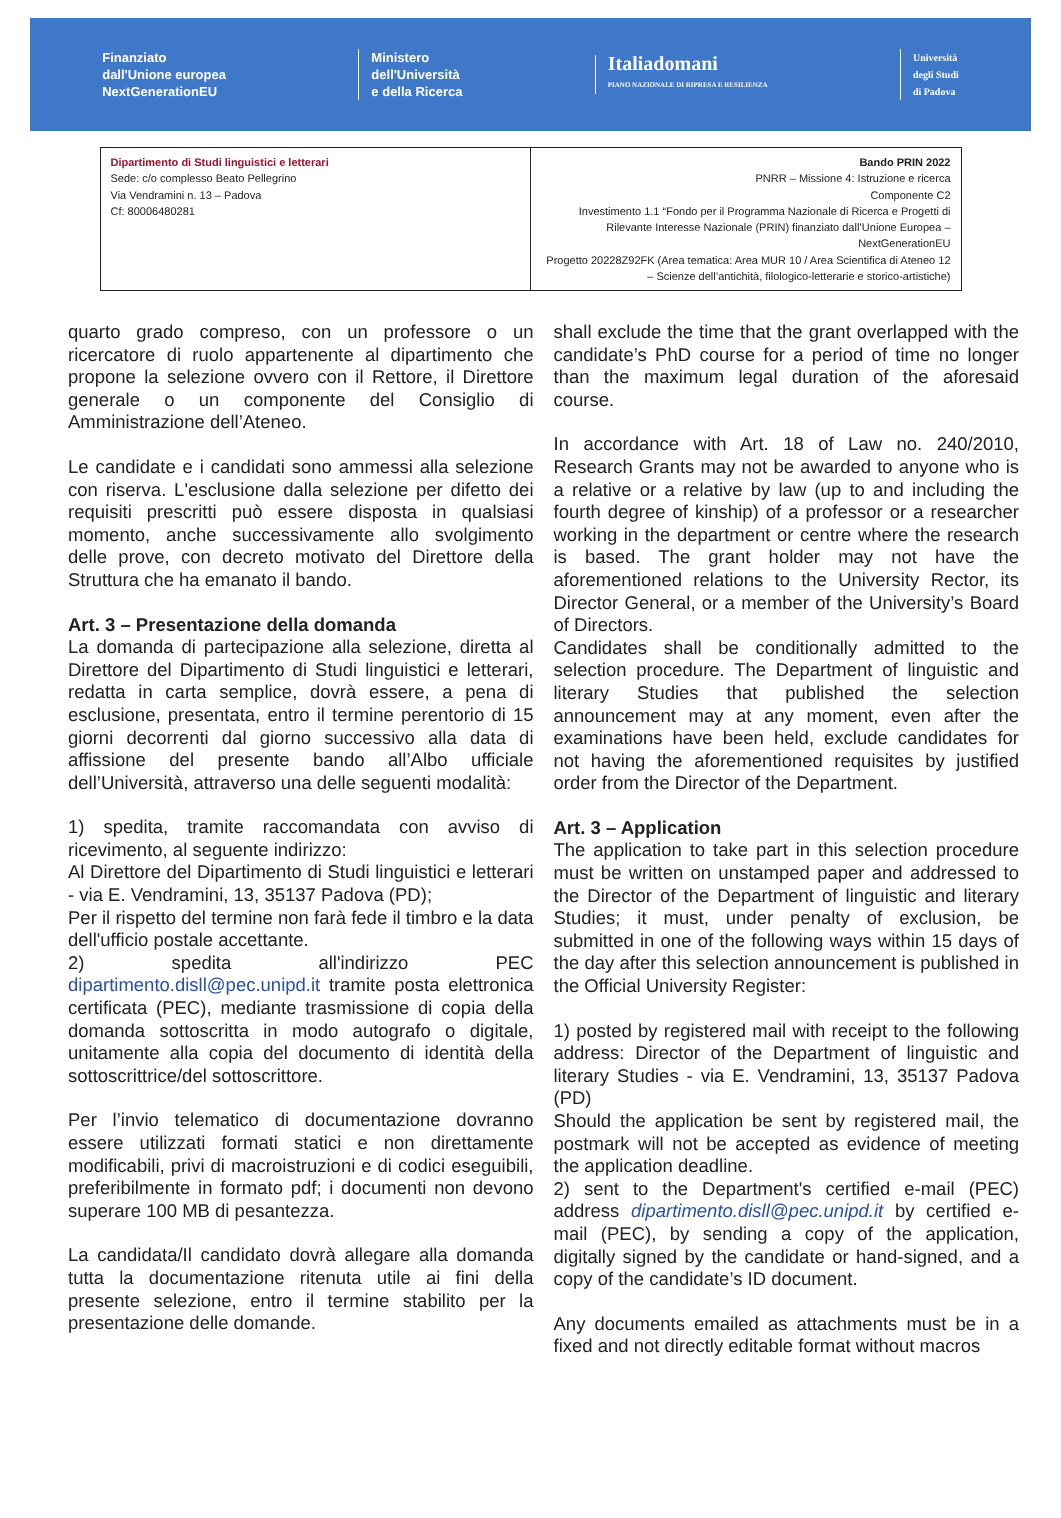Finanziato
dall'Unione europea
NextGenerationEU
Ministero
dell'Università
e della Ricerca
Italiadomani
PIANO NAZIONALE DI RIPRESA E RESILIENZA
Università
degli Studi
di Padova
| Dipartimento di Studi linguistici e letterari Sede: c/o complesso Beato Pellegrino Via Vendramini n. 13 – Padova Cf: 80006480281 | Bando PRIN 2022 PNRR – Missione 4: Istruzione e ricerca Componente C2 Investimento 1.1 “Fondo per il Programma Nazionale di Ricerca e Progetti di Rilevante Interesse Nazionale (PRIN) finanziato dall’Unione Europea – NextGenerationEU Progetto 20228Z92FK (Area tematica: Area MUR 10 / Area Scientifica di Ateneo 12 – Scienze dell’antichità, filologico-letterarie e storico-artistiche) |
quarto grado compreso, con un professore o un ricercatore di ruolo appartenente al dipartimento che propone la selezione ovvero con il Rettore, il Direttore generale o un componente del Consiglio di Amministrazione dell’Ateneo.
Le candidate e i candidati sono ammessi alla selezione con riserva. L'esclusione dalla selezione per difetto dei requisiti prescritti può essere disposta in qualsiasi momento, anche successivamente allo svolgimento delle prove, con decreto motivato del Direttore della Struttura che ha emanato il bando.
Art. 3 – Presentazione della domanda
La domanda di partecipazione alla selezione, diretta al Direttore del Dipartimento di Studi linguistici e letterari, redatta in carta semplice, dovrà essere, a pena di esclusione, presentata, entro il termine perentorio di 15 giorni decorrenti dal giorno successivo alla data di affissione del presente bando all’Albo ufficiale dell’Università, attraverso una delle seguenti modalità:
1) spedita, tramite raccomandata con avviso di ricevimento, al seguente indirizzo:
Al Direttore del Dipartimento di Studi linguistici e letterari - via E. Vendramini, 13, 35137 Padova (PD);
Per il rispetto del termine non farà fede il timbro e la data dell'ufficio postale accettante.
2) spedita all'indirizzo PEC dipartimento.disll@pec.unipd.it tramite posta elettronica certificata (PEC), mediante trasmissione di copia della domanda sottoscritta in modo autografo o digitale, unitamente alla copia del documento di identità della sottoscrittrice/del sottoscrittore.
Per l’invio telematico di documentazione dovranno essere utilizzati formati statici e non direttamente modificabili, privi di macroistruzioni e di codici eseguibili, preferibilmente in formato pdf; i documenti non devono superare 100 MB di pesantezza.
La candidata/Il candidato dovrà allegare alla domanda tutta la documentazione ritenuta utile ai fini della presente selezione, entro il termine stabilito per la presentazione delle domande.
shall exclude the time that the grant overlapped with the candidate’s PhD course for a period of time no longer than the maximum legal duration of the aforesaid course.
In accordance with Art. 18 of Law no. 240/2010, Research Grants may not be awarded to anyone who is a relative or a relative by law (up to and including the fourth degree of kinship) of a professor or a researcher working in the department or centre where the research is based. The grant holder may not have the aforementioned relations to the University Rector, its Director General, or a member of the University’s Board of Directors.
Candidates shall be conditionally admitted to the selection procedure. The Department of linguistic and literary Studies that published the selection announcement may at any moment, even after the examinations have been held, exclude candidates for not having the aforementioned requisites by justified order from the Director of the Department.
Art. 3 – Application
The application to take part in this selection procedure must be written on unstamped paper and addressed to the Director of the Department of linguistic and literary Studies; it must, under penalty of exclusion, be submitted in one of the following ways within 15 days of the day after this selection announcement is published in the Official University Register:
1) posted by registered mail with receipt to the following address: Director of the Department of linguistic and literary Studies - via E. Vendramini, 13, 35137 Padova (PD)
Should the application be sent by registered mail, the postmark will not be accepted as evidence of meeting the application deadline.
2) sent to the Department's certified e-mail (PEC) address dipartimento.disll@pec.unipd.it by certified e-mail (PEC), by sending a copy of the application, digitally signed by the candidate or hand-signed, and a copy of the candidate’s ID document.
Any documents emailed as attachments must be in a fixed and not directly editable format without macros